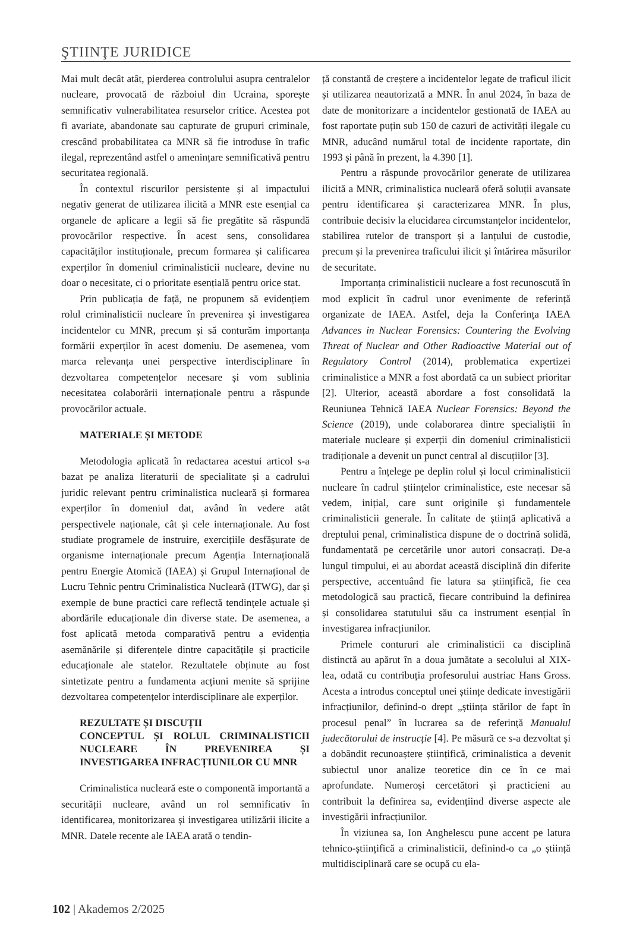ŞTIINŢE JURIDICE
Mai mult decât atât, pierderea controlului asupra centralelor nucleare, provocată de războiul din Ucraina, sporește semnificativ vulnerabilitatea resurselor critice. Acestea pot fi avariate, abandonate sau capturate de grupuri criminale, crescând probabilitatea ca MNR să fie introduse în trafic ilegal, reprezentând astfel o amenințare semnificativă pentru securitatea regională.
În contextul riscurilor persistente și al impactului negativ generat de utilizarea ilicită a MNR este esențial ca organele de aplicare a legii să fie pregătite să răspundă provocărilor respective. În acest sens, consolidarea capacităților instituționale, precum formarea și calificarea experților în domeniul criminalisticii nucleare, devine nu doar o necesitate, ci o prioritate esențială pentru orice stat.
Prin publicația de față, ne propunem să evidențiem rolul criminalisticii nucleare în prevenirea și investigarea incidentelor cu MNR, precum și să conturăm importanța formării experților în acest domeniu. De asemenea, vom marca relevanța unei perspective interdisciplinare în dezvoltarea competențelor necesare și vom sublinia necesitatea colaborării internaționale pentru a răspunde provocărilor actuale.
MATERIALE ȘI METODE
Metodologia aplicată în redactarea acestui articol s-a bazat pe analiza literaturii de specialitate și a cadrului juridic relevant pentru criminalistica nucleară și formarea experților în domeniul dat, având în vedere atât perspectivele naționale, cât și cele internaționale. Au fost studiate programele de instruire, exercițiile desfășurate de organisme internaționale precum Agenția Internațională pentru Energie Atomică (IAEA) și Grupul Internațional de Lucru Tehnic pentru Criminalistica Nucleară (ITWG), dar și exemple de bune practici care reflectă tendințele actuale și abordările educaționale din diverse state. De asemenea, a fost aplicată metoda comparativă pentru a evidenția asemănările și diferențele dintre capacitățile și practicile educaționale ale statelor. Rezultatele obținute au fost sintetizate pentru a fundamenta acțiuni menite să sprijine dezvoltarea competențelor interdisciplinare ale experților.
REZULTATE ȘI DISCUȚII
CONCEPTUL ȘI ROLUL CRIMINALISTICII NUCLEARE ÎN PREVENIREA ȘI INVESTIGAREA INFRACȚIUNILOR CU MNR
Criminalistica nucleară este o componentă importantă a securității nucleare, având un rol semnificativ în identificarea, monitorizarea și investigarea utilizării ilicite a MNR. Datele recente ale IAEA arată o tendin-
ță constantă de creștere a incidentelor legate de traficul ilicit și utilizarea neautorizată a MNR. În anul 2024, în baza de date de monitorizare a incidentelor gestionată de IAEA au fost raportate puțin sub 150 de cazuri de activități ilegale cu MNR, aducând numărul total de incidente raportate, din 1993 și până în prezent, la 4.390 [1].
Pentru a răspunde provocărilor generate de utilizarea ilicită a MNR, criminalistica nucleară oferă soluții avansate pentru identificarea și caracterizarea MNR. În plus, contribuie decisiv la elucidarea circumstanțelor incidentelor, stabilirea rutelor de transport și a lanțului de custodie, precum și la prevenirea traficului ilicit și întărirea măsurilor de securitate.
Importanța criminalisticii nucleare a fost recunoscută în mod explicit în cadrul unor evenimente de referință organizate de IAEA. Astfel, deja la Conferința IAEA Advances in Nuclear Forensics: Countering the Evolving Threat of Nuclear and Other Radioactive Material out of Regulatory Control (2014), problematica expertizei criminalistice a MNR a fost abordată ca un subiect prioritar [2]. Ulterior, această abordare a fost consolidată la Reuniunea Tehnică IAEA Nuclear Forensics: Beyond the Science (2019), unde colaborarea dintre specialiștii în materiale nucleare și experții din domeniul criminalisticii tradiționale a devenit un punct central al discuțiilor [3].
Pentru a înțelege pe deplin rolul și locul criminalisticii nucleare în cadrul științelor criminalistice, este necesar să vedem, inițial, care sunt originile și fundamentele criminalisticii generale. În calitate de știință aplicativă a dreptului penal, criminalistica dispune de o doctrină solidă, fundamentată pe cercetările unor autori consacrați. De-a lungul timpului, ei au abordat această disciplină din diferite perspective, accentuând fie latura sa științifică, fie cea metodologică sau practică, fiecare contribuind la definirea și consolidarea statutului său ca instrument esențial în investigarea infracțiunilor.
Primele contururi ale criminalisticii ca disciplină distinctă au apărut în a doua jumătate a secolului al XIX-lea, odată cu contribuția profesorului austriac Hans Gross. Acesta a introdus conceptul unei științe dedicate investigării infracțiunilor, definind-o drept „știința stărilor de fapt în procesul penal” în lucrarea sa de referință Manualul judecătorului de instrucție [4]. Pe măsură ce s-a dezvoltat și a dobândit recunoaștere științifică, criminalistica a devenit subiectul unor analize teoretice din ce în ce mai aprofundate. Numeroși cercetători și practicieni au contribuit la definirea sa, evidențiind diverse aspecte ale investigării infracțiunilor.
În viziunea sa, Ion Anghelescu pune accent pe latura tehnico-științifică a criminalisticii, definind-o ca „o știință multidisciplinară care se ocupă cu ela-
102 | Akademos 2/2025